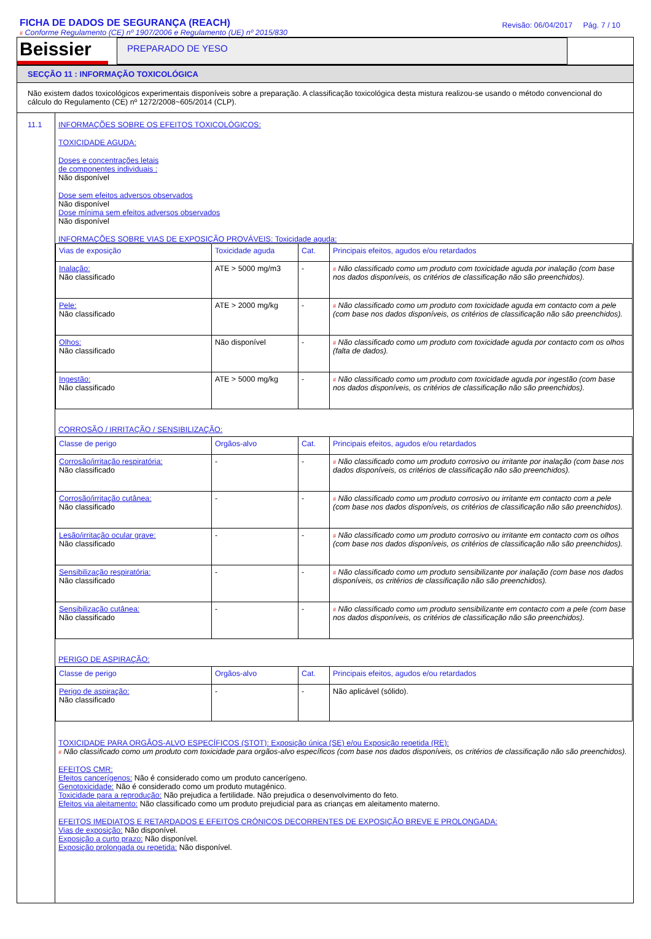FICHA DE DADOS DE SEGURANÇA (REACH)
# Conforme Regulamento (CE) nº 1907/2006 e Regulamento (UE) nº 2015/830
Revisão: 06/04/2017 Pág. 7 / 10
Beissier
PREPARADO DE YESO
SECÇÃO 11 : INFORMAÇÃO TOXICOLÓGICA
Não existem dados toxicológicos experimentais disponíveis sobre a preparação. A classificação toxicológica desta mistura realizou-se usando o método convencional do cálculo do Regulamento (CE) nº 1272/2008~605/2014 (CLP).
11.1 INFORMAÇÕES SOBRE OS EFEITOS TOXICOLÓGICOS:
TOXICIDADE AGUDA:
Doses e concentrações letais
de componentes individuais :
Não disponível
Dose sem efeitos adversos observados
Não disponível
Dose mínima sem efeitos adversos observados
Não disponível
INFORMAÇÕES SOBRE VIAS DE EXPOSIÇÃO PROVÁVEIS: Toxicidade aguda:
| Vias de exposição | Toxicidade aguda | Cat. | Principais efeitos, agudos e/ou retardados |
| Inalação: Não classificado | ATE > 5000 mg/m3 | - | # Não classificado como um produto com toxicidade aguda por inalação (com base nos dados disponíveis, os critérios de classificação não são preenchidos). |
| Pele: Não classificado | ATE > 2000 mg/kg | - | # Não classificado como um produto com toxicidade aguda em contacto com a pele (com base nos dados disponíveis, os critérios de classificação não são preenchidos). |
| Olhos: Não classificado | Não disponível | - | # Não classificado como um produto com toxicidade aguda por contacto com os olhos (falta de dados). |
| Ingestão: Não classificado | ATE > 5000 mg/kg | - | # Não classificado como um produto com toxicidade aguda por ingestão (com base nos dados disponíveis, os critérios de classificação não são preenchidos). |
CORROSÃO / IRRITAÇÃO / SENSIBILIZAÇÃO:
| Classe de perigo | Orgãos-alvo | Cat. | Principais efeitos, agudos e/ou retardados |
| Corrosão/irritação respiratória: Não classificado | - | - | # Não classificado como um produto corrosivo ou irritante por inalação (com base nos dados disponíveis, os critérios de classificação não são preenchidos). |
| Corrosão/irritação cutânea: Não classificado | - | - | # Não classificado como um produto corrosivo ou irritante em contacto com a pele (com base nos dados disponíveis, os critérios de classificação não são preenchidos). |
| Lesão/irritação ocular grave: Não classificado | - | - | # Não classificado como um produto corrosivo ou irritante em contacto com os olhos (com base nos dados disponíveis, os critérios de classificação não são preenchidos). |
| Sensibilização respiratória: Não classificado | - | - | # Não classificado como um produto sensibilizante por inalação (com base nos dados disponíveis, os critérios de classificação não são preenchidos). |
| Sensibilização cutânea: Não classificado | - | - | # Não classificado como um produto sensibilizante em contacto com a pele (com base nos dados disponíveis, os critérios de classificação não são preenchidos). |
PERIGO DE ASPIRAÇÃO:
| Classe de perigo | Orgãos-alvo | Cat. | Principais efeitos, agudos e/ou retardados |
| Perigo de aspiração: Não classificado | - | - | Não aplicável (sólido). |
TOXICIDADE PARA ORGÂOS-ALVO ESPECÍFICOS (STOT): Exposição única (SE) e/ou Exposição repetida (RE):
# Não classificado como um produto com toxicidade para orgãos-alvo específicos (com base nos dados disponíveis, os critérios de classificação não são preenchidos).
EFEITOS CMR:
Efeitos cancerígenos: Não é considerado como um produto cancerígeno.
Genotoxicidade: Não é considerado como um produto mutagénico.
Toxicidade para a reprodução: Não prejudica a fertilidade. Não prejudica o desenvolvimento do feto.
Efeitos via aleitamento: Não classificado como um produto prejudicial para as crianças em aleitamento materno.
EFEITOS IMEDIATOS E RETARDADOS E EFEITOS CRÓNICOS DECORRENTES DE EXPOSIÇÃO BREVE E PROLONGADA:
Vias de exposição: Não disponível.
Exposição a curto prazo: Não disponível.
Exposição prolongada ou repetida: Não disponível.